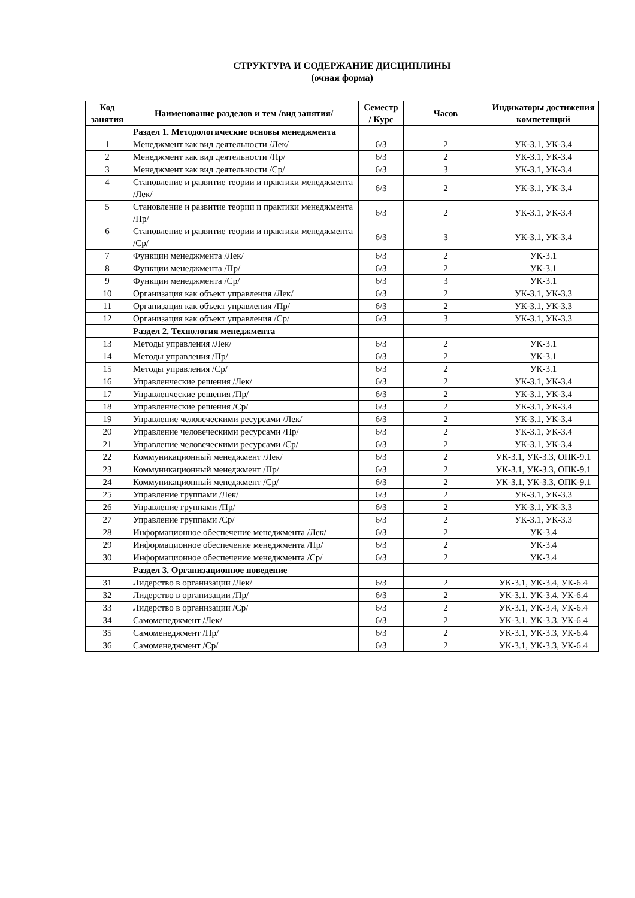СТРУКТУРА И СОДЕРЖАНИЕ ДИСЦИПЛИНЫ
(очная форма)
| Код занятия | Наименование разделов и тем /вид занятия/ | Семестр / Курс | Часов | Индикаторы достижения компетенций |
| --- | --- | --- | --- | --- |
| | Раздел 1. Методологические основы менеджмента | | | |
| 1 | Менеджмент как вид деятельности /Лек/ | 6/3 | 2 | УК-3.1, УК-3.4 |
| 2 | Менеджмент как вид деятельности /Пр/ | 6/3 | 2 | УК-3.1, УК-3.4 |
| 3 | Менеджмент как вид деятельности /Ср/ | 6/3 | 3 | УК-3.1, УК-3.4 |
| 4 | Становление и развитие теории и практики менеджмента /Лек/ | 6/3 | 2 | УК-3.1, УК-3.4 |
| 5 | Становление и развитие теории и практики менеджмента /Пр/ | 6/3 | 2 | УК-3.1, УК-3.4 |
| 6 | Становление и развитие теории и практики менеджмента /Ср/ | 6/3 | 3 | УК-3.1, УК-3.4 |
| 7 | Функции менеджмента /Лек/ | 6/3 | 2 | УК-3.1 |
| 8 | Функции менеджмента /Пр/ | 6/3 | 2 | УК-3.1 |
| 9 | Функции менеджмента /Ср/ | 6/3 | 3 | УК-3.1 |
| 10 | Организация как объект управления /Лек/ | 6/3 | 2 | УК-3.1, УК-3.3 |
| 11 | Организация как объект управления /Пр/ | 6/3 | 2 | УК-3.1, УК-3.3 |
| 12 | Организация как объект управления /Ср/ | 6/3 | 3 | УК-3.1, УК-3.3 |
| | Раздел 2. Технология менеджмента | | | |
| 13 | Методы управления /Лек/ | 6/3 | 2 | УК-3.1 |
| 14 | Методы управления /Пр/ | 6/3 | 2 | УК-3.1 |
| 15 | Методы управления /Ср/ | 6/3 | 2 | УК-3.1 |
| 16 | Управленческие решения /Лек/ | 6/3 | 2 | УК-3.1, УК-3.4 |
| 17 | Управленческие решения /Пр/ | 6/3 | 2 | УК-3.1, УК-3.4 |
| 18 | Управленческие решения /Ср/ | 6/3 | 2 | УК-3.1, УК-3.4 |
| 19 | Управление человеческими ресурсами /Лек/ | 6/3 | 2 | УК-3.1, УК-3.4 |
| 20 | Управление человеческими ресурсами /Пр/ | 6/3 | 2 | УК-3.1, УК-3.4 |
| 21 | Управление человеческими ресурсами /Ср/ | 6/3 | 2 | УК-3.1, УК-3.4 |
| 22 | Коммуникационный менеджмент /Лек/ | 6/3 | 2 | УК-3.1, УК-3.3, ОПК-9.1 |
| 23 | Коммуникационный менеджмент /Пр/ | 6/3 | 2 | УК-3.1, УК-3.3, ОПК-9.1 |
| 24 | Коммуникационный менеджмент /Ср/ | 6/3 | 2 | УК-3.1, УК-3.3, ОПК-9.1 |
| 25 | Управление группами /Лек/ | 6/3 | 2 | УК-3.1, УК-3.3 |
| 26 | Управление группами /Пр/ | 6/3 | 2 | УК-3.1, УК-3.3 |
| 27 | Управление группами /Ср/ | 6/3 | 2 | УК-3.1, УК-3.3 |
| 28 | Информационное обеспечение менеджмента /Лек/ | 6/3 | 2 | УК-3.4 |
| 29 | Информационное обеспечение менеджмента /Пр/ | 6/3 | 2 | УК-3.4 |
| 30 | Информационное обеспечение менеджмента /Ср/ | 6/3 | 2 | УК-3.4 |
| | Раздел 3. Организационное поведение | | | |
| 31 | Лидерство в организации /Лек/ | 6/3 | 2 | УК-3.1, УК-3.4, УК-6.4 |
| 32 | Лидерство в организации /Пр/ | 6/3 | 2 | УК-3.1, УК-3.4, УК-6.4 |
| 33 | Лидерство в организации /Ср/ | 6/3 | 2 | УК-3.1, УК-3.4, УК-6.4 |
| 34 | Самоменеджмент /Лек/ | 6/3 | 2 | УК-3.1, УК-3.3, УК-6.4 |
| 35 | Самоменеджмент /Пр/ | 6/3 | 2 | УК-3.1, УК-3.3, УК-6.4 |
| 36 | Самоменеджмент /Ср/ | 6/3 | 2 | УК-3.1, УК-3.3, УК-6.4 |